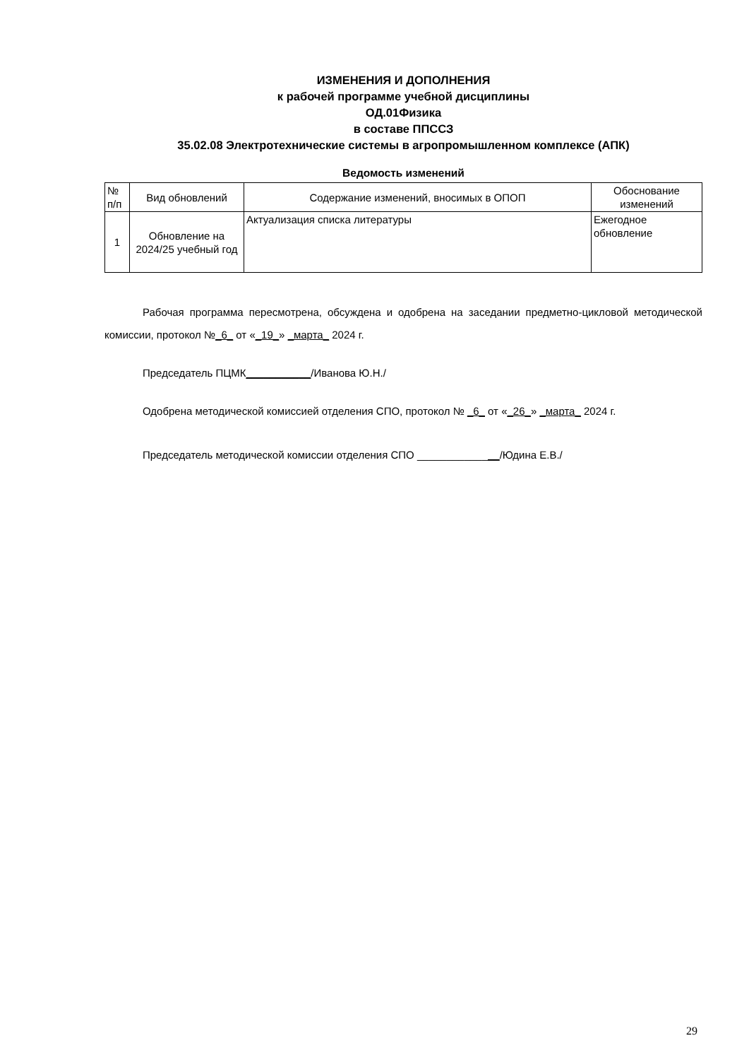ИЗМЕНЕНИЯ И ДОПОЛНЕНИЯ
к рабочей программе учебной дисциплины
ОД.01Физика
в составе ППССЗ
35.02.08 Электротехнические системы в агропромышленном комплексе (АПК)
Ведомость изменений
| № п/п | Вид обновлений | Содержание изменений, вносимых в ОПОП | Обоснование изменений |
| --- | --- | --- | --- |
| 1 | Обновление на 2024/25 учебный год | Актуализация списка литературы | Ежегодное обновление |
Рабочая программа пересмотрена, обсуждена и одобрена на заседании предметно-цикловой методической комиссии, протокол №_6_ от «_19_» _марта_ 2024 г.
Председатель ПЦМК___________/Иванова Ю.Н./
Одобрена методической комиссией отделения СПО, протокол № _6_ от «_26_» _марта_ 2024 г.
Председатель методической комиссии отделения СПО ______________/Юдина Е.В./
29